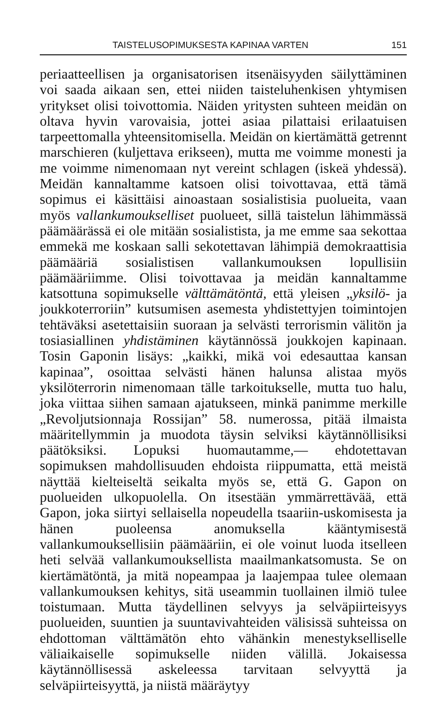TAISTELUSOPIMUKSESTA KAPINAA VARTEN 151
periaatteellisen ja organisatorisen itsenäisyyden säilyttäminen voi saada aikaan sen, ettei niiden taisteluhenkisen yhtymisen yritykset olisi toivottomia. Näiden yritysten suhteen meidän on oltava hyvin varovaisia, jottei asiaa pilattaisi erilaatuisen tarpeettomalla yhteensitomisella. Meidän on kiertämättä getrennt marschieren (kuljettava erikseen), mutta me voimme monesti ja me voimme nimenomaan nyt vereint schlagen (iskeä yhdessä). Meidän kannaltamme katsoen olisi toivottavaa, että tämä sopimus ei käsittäisi ainoastaan sosialistisia puolueita, vaan myös vallankumoukselliset puolueet, sillä taistelun lähimmässä päämäärässä ei ole mitään sosialistista, ja me emme saa sekottaa emmekä me koskaan salli sekotettavan lähimpiä demokraattisia päämääriä sosialistisen vallankumouksen lopullisiin päämääriimme. Olisi toivottavaa ja meidän kannaltamme katsottuna sopimukselle välttämätöntä, että yleisen „yksilö- ja joukkoterroriin” kutsumisen asemesta yhdistettyjen toimintojen tehtäväksi asetettaisiin suoraan ja selvästi terrorismin välitön ja tosiasiallinen yhdistäminen käytännössä joukkojen kapinaan. Tosin Gaponin lisäys: „kaikki, mikä voi edesauttaa kansan kapinaa”, osoittaa selvästi hänen halunsa alistaa myös yksilöterrorin nimenomaan tälle tarkoitukselle, mutta tuo halu, joka viittaa siihen samaan ajatukseen, minkä panimme merkille „Revoljutsionnaja Rossijan” 58. numerossa, pitää ilmaista määritellymmin ja muodota täysin selviksi käytännöllisiksi päätöksiksi. Lopuksi huomautamme,— ehdotettavan sopimuksen mahdollisuuden ehdoista riippumatta, että meistä näyttää kielteiseltä seikalta myös se, että G. Gapon on puolueiden ulkopuolella. On itsestään ymmärrettävää, että Gapon, joka siirtyi sellaisella nopeudella tsaariin-uskomisesta ja hänen puoleensa anomuksella kääntymisestä vallankumouksellisiin päämääriin, ei ole voinut luoda itselleen heti selvää vallankumouksellista maailmankatsomusta. Se on kiertämätöntä, ja mitä nopeampaa ja laajempaa tulee olemaan vallankumouksen kehitys, sitä useammin tuollainen ilmiö tulee toistumaan. Mutta täydellinen selvyys ja selväpiirteisyys puolueiden, suuntien ja suuntavivahteiden välisissä suhteissa on ehdottoman välttämätön ehto vähänkin menestykselliselle väliaikaiselle sopimukselle niiden välillä. Jokaisessa käytännöllisessä askeleessa tarvitaan selvyyttä ja selväpiirteisyyttä, ja niistä määräytyy